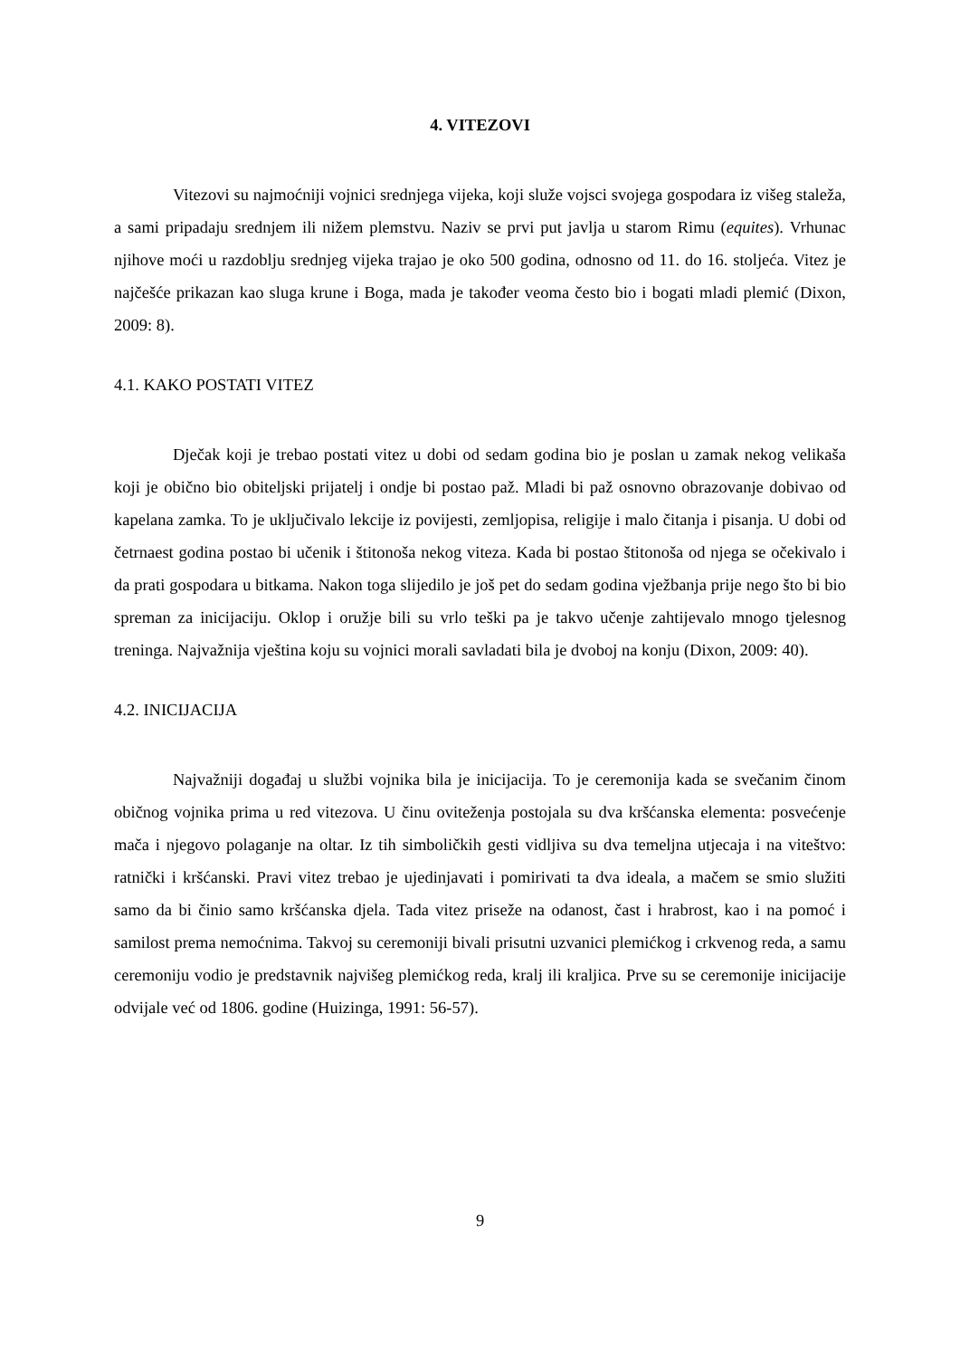4. VITEZOVI
Vitezovi su najmoćniji vojnici srednjega vijeka, koji služe vojsci svojega gospodara iz višeg staleža, a sami pripadaju srednjem ili nižem plemstvu. Naziv se prvi put javlja u starom Rimu (equites). Vrhunac njihove moći u razdoblju srednjeg vijeka trajao je oko 500 godina, odnosno od 11. do 16. stoljeća. Vitez je najčešće prikazan kao sluga krune i Boga, mada je također veoma često bio i bogati mladi plemić (Dixon, 2009: 8).
4.1. KAKO POSTATI VITEZ
Dječak koji je trebao postati vitez u dobi od sedam godina bio je poslan u zamak nekog velikaša koji je obično bio obiteljski prijatelj i ondje bi postao paž. Mladi bi paž osnovno obrazovanje dobivao od kapelana zamka. To je uključivalo lekcije iz povijesti, zemljopisa, religije i malo čitanja i pisanja. U dobi od četrnaest godina postao bi učenik i štitonoša nekog viteza. Kada bi postao štitonoša od njega se očekivalo i da prati gospodara u bitkama. Nakon toga slijedilo je još pet do sedam godina vježbanja prije nego što bi bio spreman za inicijaciju. Oklop i oružje bili su vrlo teški pa je takvo učenje zahtijevalo mnogo tjelesnog treninga. Najvažnija vještina koju su vojnici morali savladati bila je dvoboj na konju (Dixon, 2009: 40).
4.2. INICIJACIJA
Najvažniji događaj u službi vojnika bila je inicijacija. To je ceremonija kada se svečanim činom običnog vojnika prima u red vitezova. U činu oviteženja postojala su dva kršćanska elementa: posvećenje mača i njegovo polaganje na oltar. Iz tih simboličkih gesti vidljiva su dva temeljna utjecaja i na viteštvo: ratnički i kršćanski. Pravi vitez trebao je ujedinjavati i pomirivati ta dva ideala, a mačem se smio služiti samo da bi činio samo kršćanska djela. Tada vitez priseže na odanost, čast i hrabrost, kao i na pomoć i samilost prema nemoćnima. Takvoj su ceremoniji bivali prisutni uzvanici plemićkog i crkvenog reda, a samu ceremoniju vodio je predstavnik najvišeg plemićkog reda, kralj ili kraljica. Prve su se ceremonije inicijacije odvijale već od 1806. godine (Huizinga, 1991: 56-57).
9